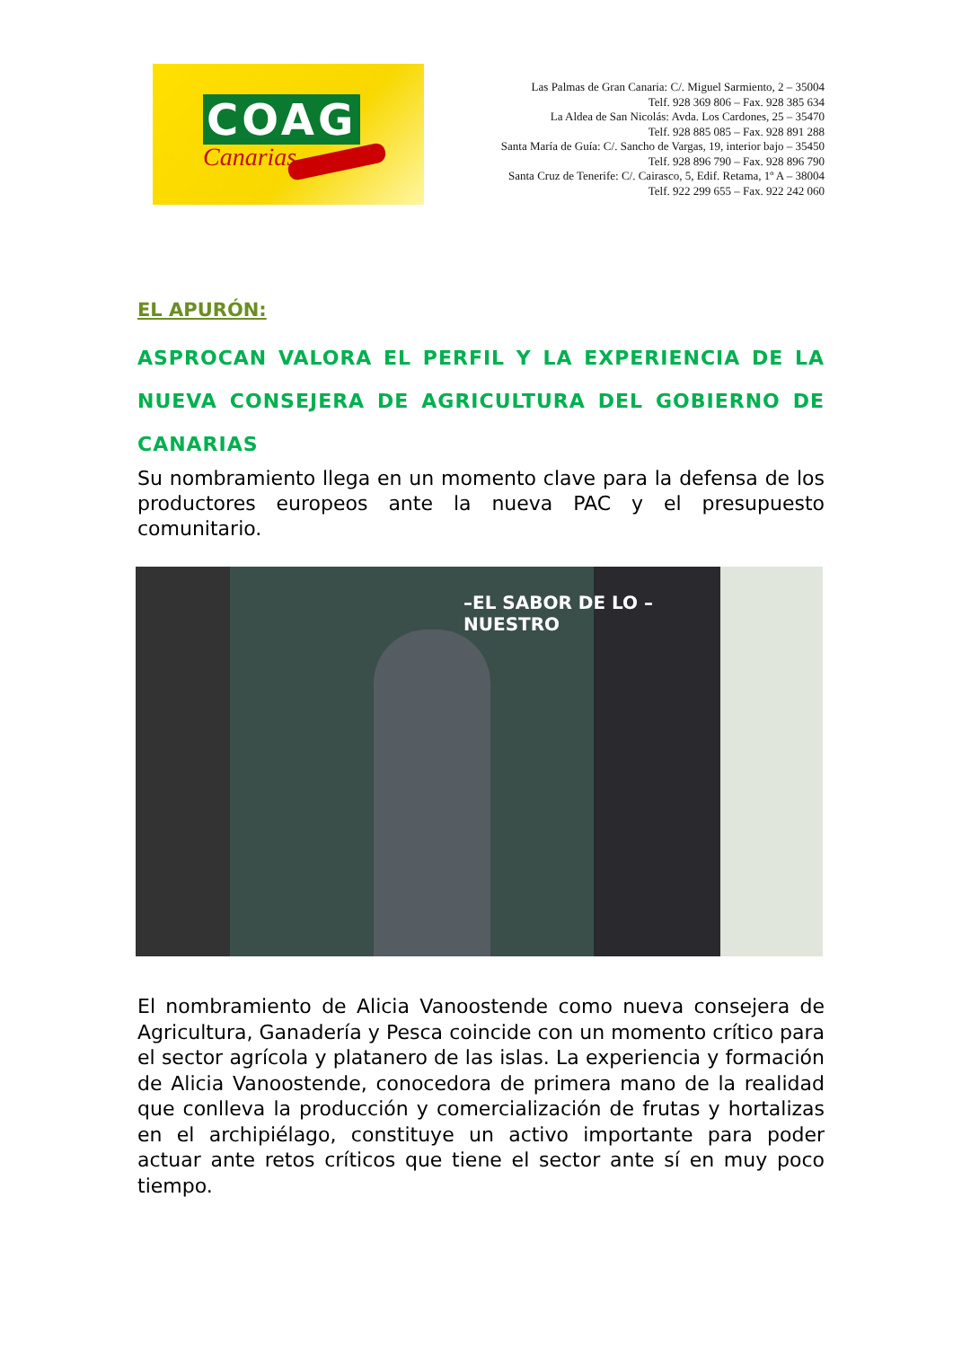COAG
Canarias
Las Palmas de Gran Canaria: C/. Miguel Sarmiento, 2 – 35004
Telf. 928 369 806 – Fax. 928 385 634
La Aldea de San Nicolás: Avda. Los Cardones, 25 – 35470
Telf. 928 885 085 – Fax. 928 891 288
Santa María de Guía: C/. Sancho de Vargas, 19, interior bajo – 35450
Telf. 928 896 790 – Fax. 928 896 790
Santa Cruz de Tenerife: C/. Cairasco, 5, Edif. Retama, 1º A – 38004
Telf. 922 299 655 – Fax. 922 242 060
EL APURÓN:
ASPROCAN VALORA EL PERFIL Y LA EXPERIENCIA DE LA NUEVA CONSEJERA DE AGRICULTURA DEL GOBIERNO DE
CANARIAS
Su nombramiento llega en un momento clave para la defensa de los productores europeos ante la nueva PAC y el presupuesto comunitario.
–EL SABOR DE LO –
NUESTRO
El nombramiento de Alicia Vanoostende como nueva consejera de Agricultura, Ganadería y Pesca coincide con un momento crítico para el sector agrícola y platanero de las islas. La experiencia y formación de Alicia Vanoostende, conocedora de primera mano de la realidad que conlleva la producción y comercialización de frutas y hortalizas en el archipiélago, constituye un activo importante para poder actuar ante retos críticos que tiene el sector ante sí en muy poco tiempo.